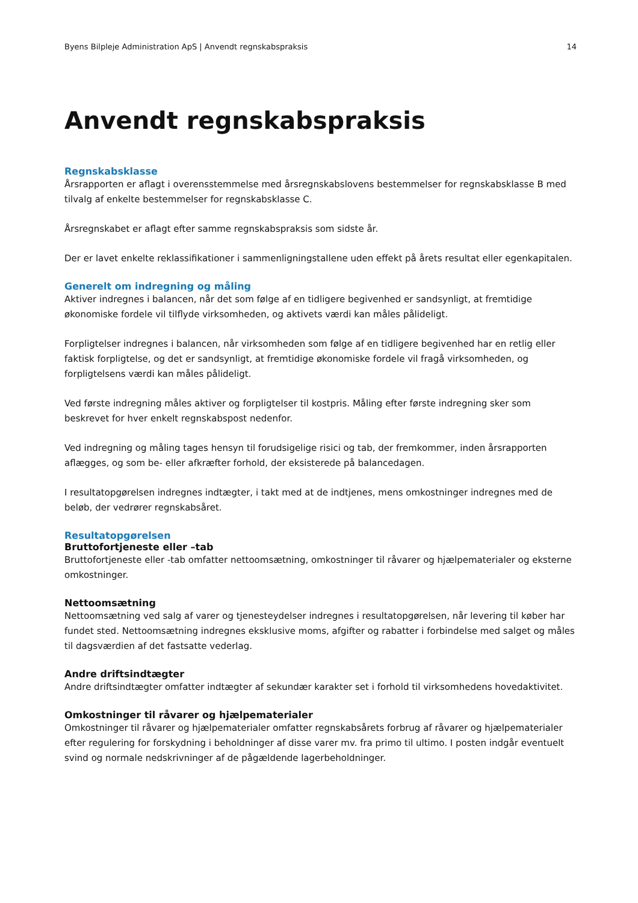Byens Bilpleje Administration ApS | Anvendt regnskabspraksis 14
Anvendt regnskabspraksis
Regnskabsklasse
Årsrapporten er aflagt i overensstemmelse med årsregnskabslovens bestemmelser for regnskabsklasse B med tilvalg af enkelte bestemmelser for regnskabsklasse C.
Årsregnskabet er aflagt efter samme regnskabspraksis som sidste år.
Der er lavet enkelte reklassifikationer i sammenligningstallene uden effekt på årets resultat eller egenkapitalen.
Generelt om indregning og måling
Aktiver indregnes i balancen, når det som følge af en tidligere begivenhed er sandsynligt, at fremtidige økonomiske fordele vil tilflyde virksomheden, og aktivets værdi kan måles pålideligt.
Forpligtelser indregnes i balancen, når virksomheden som følge af en tidligere begivenhed har en retlig eller faktisk forpligtelse, og det er sandsynligt, at fremtidige økonomiske fordele vil fragå virksomheden, og forpligtelsens værdi kan måles pålideligt.
Ved første indregning måles aktiver og forpligtelser til kostpris. Måling efter første indregning sker som beskrevet for hver enkelt regnskabspost nedenfor.
Ved indregning og måling tages hensyn til forudsigelige risici og tab, der fremkommer, inden årsrapporten aflægges, og som be- eller afkræfter forhold, der eksisterede på balancedagen.
I resultatopgørelsen indregnes indtægter, i takt med at de indtjenes, mens omkostninger indregnes med de beløb, der vedrører regnskabsåret.
Resultatopgørelsen
Bruttofortjeneste eller –tab
Bruttofortjeneste eller -tab omfatter nettoomsætning, omkostninger til råvarer og hjælpematerialer og eksterne omkostninger.
Nettoomsætning
Nettoomsætning ved salg af varer og tjenesteydelser indregnes i resultatopgørelsen, når levering til køber har fundet sted. Nettoomsætning indregnes eksklusive moms, afgifter og rabatter i forbindelse med salget og måles til dagsværdien af det fastsatte vederlag.
Andre driftsindtægter
Andre driftsindtægter omfatter indtægter af sekundær karakter set i forhold til virksomhedens hovedaktivitet.
Omkostninger til råvarer og hjælpematerialer
Omkostninger til råvarer og hjælpematerialer omfatter regnskabsårets forbrug af råvarer og hjælpematerialer efter regulering for forskydning i beholdninger af disse varer mv. fra primo til ultimo. I posten indgår eventuelt svind og normale nedskrivninger af de pågældende lagerbeholdninger.